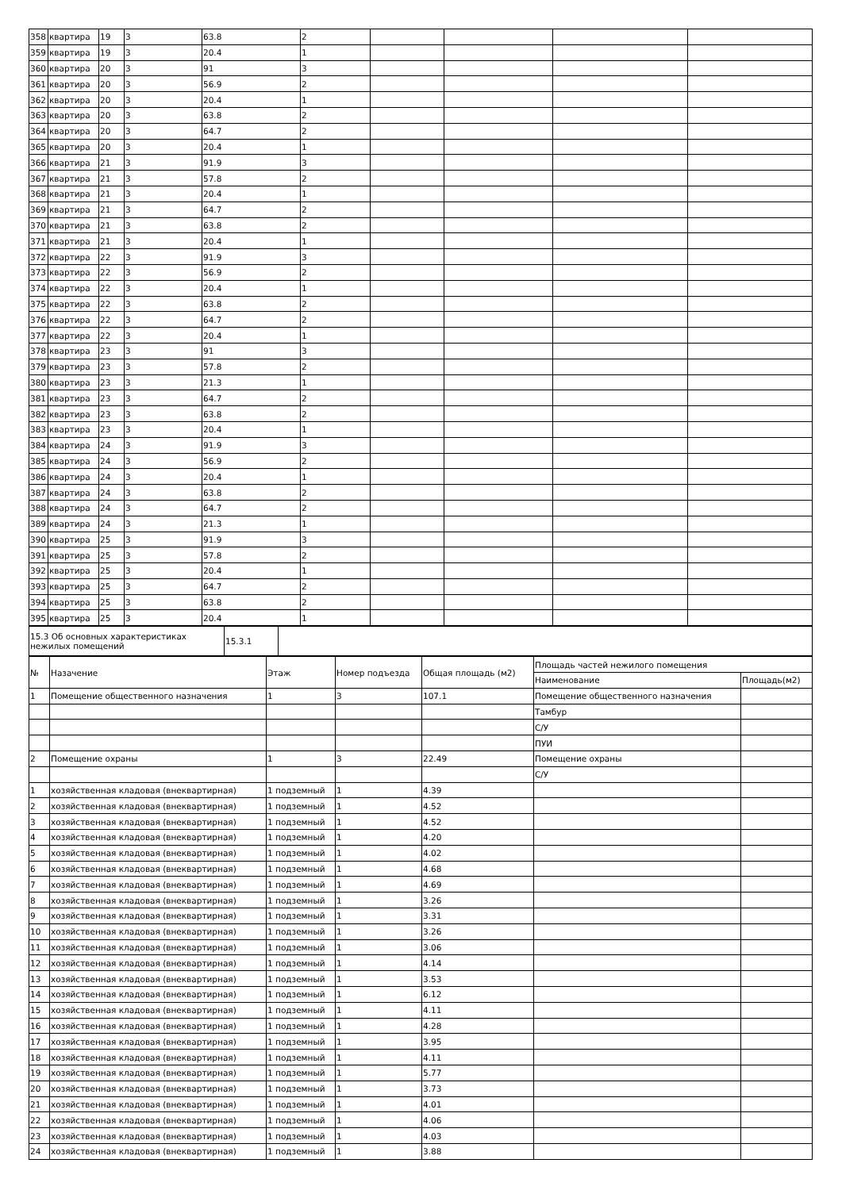| 358 | квартира | 19 | 3 | 63.8 | 2 | | | | |
| 359 | квартира | 19 | 3 | 20.4 | 1 | | | | |
| 360 | квартира | 20 | 3 | 91 | 3 | | | | |
| 361 | квартира | 20 | 3 | 56.9 | 2 | | | | |
| 362 | квартира | 20 | 3 | 20.4 | 1 | | | | |
| 363 | квартира | 20 | 3 | 63.8 | 2 | | | | |
| 364 | квартира | 20 | 3 | 64.7 | 2 | | | | |
| 365 | квартира | 20 | 3 | 20.4 | 1 | | | | |
| 366 | квартира | 21 | 3 | 91.9 | 3 | | | | |
| 367 | квартира | 21 | 3 | 57.8 | 2 | | | | |
| 368 | квартира | 21 | 3 | 20.4 | 1 | | | | |
| 369 | квартира | 21 | 3 | 64.7 | 2 | | | | |
| 370 | квартира | 21 | 3 | 63.8 | 2 | | | | |
| 371 | квартира | 21 | 3 | 20.4 | 1 | | | | |
| 372 | квартира | 22 | 3 | 91.9 | 3 | | | | |
| 373 | квартира | 22 | 3 | 56.9 | 2 | | | | |
| 374 | квартира | 22 | 3 | 20.4 | 1 | | | | |
| 375 | квартира | 22 | 3 | 63.8 | 2 | | | | |
| 376 | квартира | 22 | 3 | 64.7 | 2 | | | | |
| 377 | квартира | 22 | 3 | 20.4 | 1 | | | | |
| 378 | квартира | 23 | 3 | 91 | 3 | | | | |
| 379 | квартира | 23 | 3 | 57.8 | 2 | | | | |
| 380 | квартира | 23 | 3 | 21.3 | 1 | | | | |
| 381 | квартира | 23 | 3 | 64.7 | 2 | | | | |
| 382 | квартира | 23 | 3 | 63.8 | 2 | | | | |
| 383 | квартира | 23 | 3 | 20.4 | 1 | | | | |
| 384 | квартира | 24 | 3 | 91.9 | 3 | | | | |
| 385 | квартира | 24 | 3 | 56.9 | 2 | | | | |
| 386 | квартира | 24 | 3 | 20.4 | 1 | | | | |
| 387 | квартира | 24 | 3 | 63.8 | 2 | | | | |
| 388 | квартира | 24 | 3 | 64.7 | 2 | | | | |
| 389 | квартира | 24 | 3 | 21.3 | 1 | | | | |
| 390 | квартира | 25 | 3 | 91.9 | 3 | | | | |
| 391 | квартира | 25 | 3 | 57.8 | 2 | | | | |
| 392 | квартира | 25 | 3 | 20.4 | 1 | | | | |
| 393 | квартира | 25 | 3 | 64.7 | 2 | | | | |
| 394 | квартира | 25 | 3 | 63.8 | 2 | | | | |
| 395 | квартира | 25 | 3 | 20.4 | 1 | | | | |
| 15.3 Об основных характеристиках нежилых помещений | 15.3.1 | |
| № | Назачение | Этаж | Номер подъезда | Общая площадь (м2) | Площадь частей нежилого помещения | |
| --- | --- | --- | --- | --- | --- | --- |
| | | | | | Наименование | Площадь(м2) |
| 1 | Помещение общественного назначения | 1 | 3 | 107.1 | Помещение общественного назначения | |
| | | | | | Тамбур | |
| | | | | | С/У | |
| | | | | | ПУИ | |
| 2 | Помещение охраны | 1 | 3 | 22.49 | Помещение охраны | |
| | | | | | С/У | |
| 1 | хозяйственная кладовая (внеквартирная) | 1 подземный | 1 | 4.39 | | |
| 2 | хозяйственная кладовая (внеквартирная) | 1 подземный | 1 | 4.52 | | |
| 3 | хозяйственная кладовая (внеквартирная) | 1 подземный | 1 | 4.52 | | |
| 4 | хозяйственная кладовая (внеквартирная) | 1 подземный | 1 | 4.20 | | |
| 5 | хозяйственная кладовая (внеквартирная) | 1 подземный | 1 | 4.02 | | |
| 6 | хозяйственная кладовая (внеквартирная) | 1 подземный | 1 | 4.68 | | |
| 7 | хозяйственная кладовая (внеквартирная) | 1 подземный | 1 | 4.69 | | |
| 8 | хозяйственная кладовая (внеквартирная) | 1 подземный | 1 | 3.26 | | |
| 9 | хозяйственная кладовая (внеквартирная) | 1 подземный | 1 | 3.31 | | |
| 10 | хозяйственная кладовая (внеквартирная) | 1 подземный | 1 | 3.26 | | |
| 11 | хозяйственная кладовая (внеквартирная) | 1 подземный | 1 | 3.06 | | |
| 12 | хозяйственная кладовая (внеквартирная) | 1 подземный | 1 | 4.14 | | |
| 13 | хозяйственная кладовая (внеквартирная) | 1 подземный | 1 | 3.53 | | |
| 14 | хозяйственная кладовая (внеквартирная) | 1 подземный | 1 | 6.12 | | |
| 15 | хозяйственная кладовая (внеквартирная) | 1 подземный | 1 | 4.11 | | |
| 16 | хозяйственная кладовая (внеквартирная) | 1 подземный | 1 | 4.28 | | |
| 17 | хозяйственная кладовая (внеквартирная) | 1 подземный | 1 | 3.95 | | |
| 18 | хозяйственная кладовая (внеквартирная) | 1 подземный | 1 | 4.11 | | |
| 19 | хозяйственная кладовая (внеквартирная) | 1 подземный | 1 | 5.77 | | |
| 20 | хозяйственная кладовая (внеквартирная) | 1 подземный | 1 | 3.73 | | |
| 21 | хозяйственная кладовая (внеквартирная) | 1 подземный | 1 | 4.01 | | |
| 22 | хозяйственная кладовая (внеквартирная) | 1 подземный | 1 | 4.06 | | |
| 23 | хозяйственная кладовая (внеквартирная) | 1 подземный | 1 | 4.03 | | |
| 24 | хозяйственная кладовая (внеквартирная) | 1 подземный | 1 | 3.88 | | |